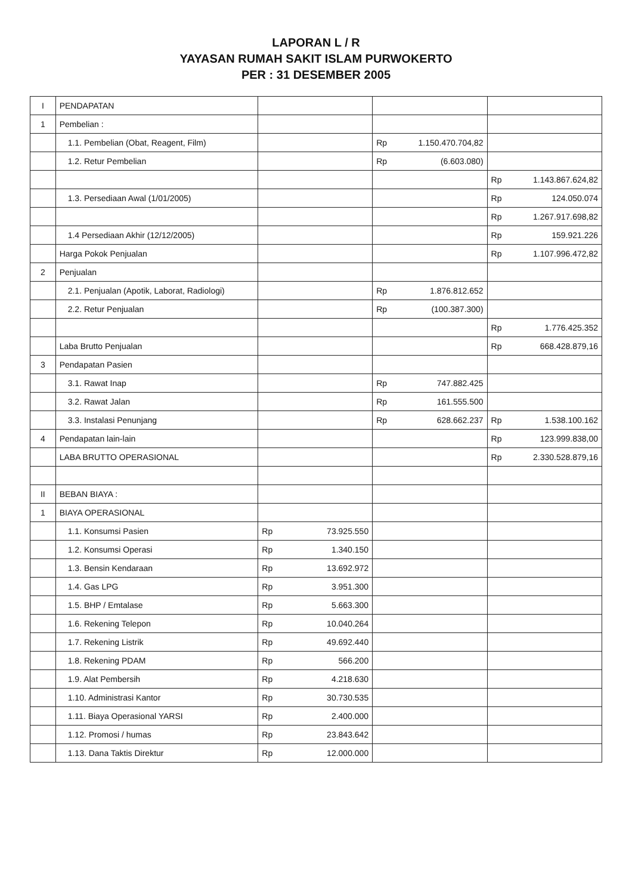LAPORAN L / R
YAYASAN RUMAH SAKIT ISLAM PURWOKERTO
PER : 31 DESEMBER 2005
| I | PENDAPATAN | | | | | | |
| 1 | Pembelian : | | | | | | |
| | 1.1. Pembelian (Obat, Reagent, Film) | | | Rp | 1.150.470.704,82 | | |
| | 1.2. Retur Pembelian | | | Rp | (6.603.080) | | |
| | | | | | | Rp | 1.143.867.624,82 |
| | 1.3. Persediaan Awal (1/01/2005) | | | | | Rp | 124.050.074 |
| | | | | | | Rp | 1.267.917.698,82 |
| | 1.4 Persediaan Akhir (12/12/2005) | | | | | Rp | 159.921.226 |
| | Harga Pokok Penjualan | | | | | Rp | 1.107.996.472,82 |
| 2 | Penjualan | | | | | | |
| | 2.1. Penjualan (Apotik, Laborat, Radiologi) | | | Rp | 1.876.812.652 | | |
| | 2.2. Retur Penjualan | | | Rp | (100.387.300) | | |
| | | | | | | Rp | 1.776.425.352 |
| | Laba Brutto Penjualan | | | | | Rp | 668.428.879,16 |
| 3 | Pendapatan Pasien | | | | | | |
| | 3.1. Rawat Inap | | | Rp | 747.882.425 | | |
| | 3.2. Rawat Jalan | | | Rp | 161.555.500 | | |
| | 3.3. Instalasi Penunjang | | | Rp | 628.662.237 | Rp | 1.538.100.162 |
| 4 | Pendapatan lain-lain | | | | | Rp | 123.999.838,00 |
| | LABA BRUTTO OPERASIONAL | | | | | Rp | 2.330.528.879,16 |
| II | BEBAN BIAYA : | | | | | | |
| 1 | BIAYA OPERASIONAL | | | | | | |
| | 1.1. Konsumsi Pasien | Rp | 73.925.550 | | | | |
| | 1.2. Konsumsi Operasi | Rp | 1.340.150 | | | | |
| | 1.3. Bensin Kendaraan | Rp | 13.692.972 | | | | |
| | 1.4. Gas LPG | Rp | 3.951.300 | | | | |
| | 1.5. BHP / Emtalase | Rp | 5.663.300 | | | | |
| | 1.6. Rekening Telepon | Rp | 10.040.264 | | | | |
| | 1.7. Rekening Listrik | Rp | 49.692.440 | | | | |
| | 1.8. Rekening PDAM | Rp | 566.200 | | | | |
| | 1.9. Alat Pembersih | Rp | 4.218.630 | | | | |
| | 1.10. Administrasi Kantor | Rp | 30.730.535 | | | | |
| | 1.11. Biaya Operasional YARSI | Rp | 2.400.000 | | | | |
| | 1.12. Promosi / humas | Rp | 23.843.642 | | | | |
| | 1.13. Dana Taktis Direktur | Rp | 12.000.000 | | | | |